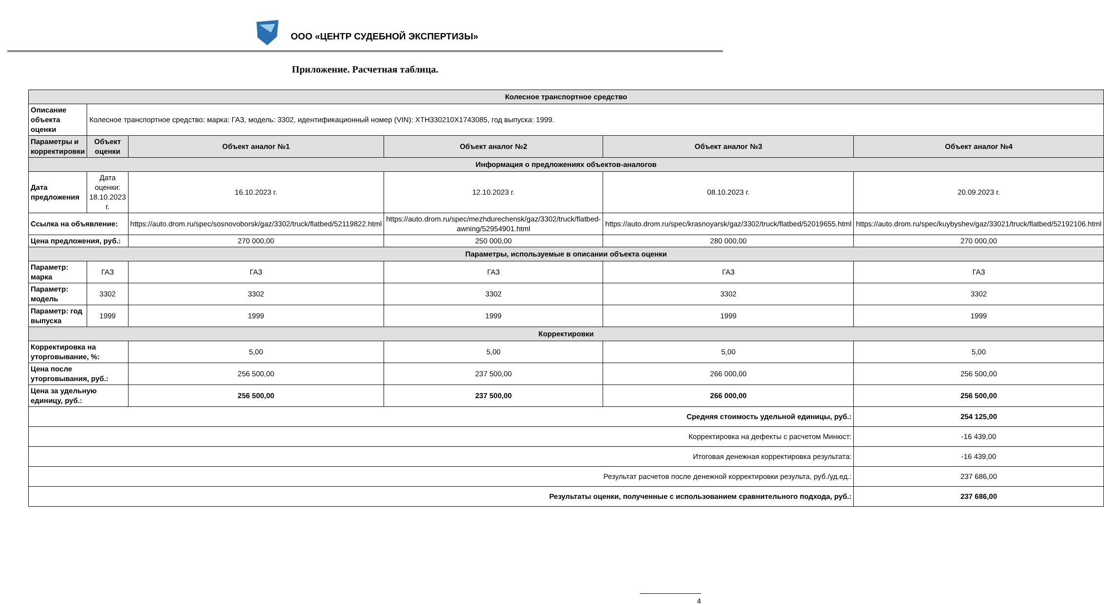ООО «ЦЕНТР СУДЕБНОЙ ЭКСПЕРТИЗЫ»
Приложение. Расчетная таблица.
| Колесное транспортное средство | | | | | |
| Описание объекта оценки | Колесное транспортное средство: марка: ГАЗ, модель: 3302, идентификационный номер (VIN): XTH330210X1743085, год выпуска: 1999. | | | | |
| Параметры и корректировки | Объект оценки | Объект аналог №1 | Объект аналог №2 | Объект аналог №3 | Объект аналог №4 |
| Информация о предложениях объектов-аналогов | | | | | |
| Дата предложения | Дата оценки: 18.10.2023 г. | 16.10.2023 г. | 12.10.2023 г. | 08.10.2023 г. | 20.09.2023 г. |
| Ссылка на объявление: | | https://auto.drom.ru/spec/sosnovoborsk/gaz/3302/truck/flatbed/52119822.html | https://auto.drom.ru/spec/mezhdurechensk/gaz/3302/truck/flatbed-awning/52954901.html | https://auto.drom.ru/spec/krasnoyarsk/gaz/3302/truck/flatbed/52019655.html | https://auto.drom.ru/spec/kuybyshev/gaz/33021/truck/flatbed/52192106.html |
| Цена предложения, руб.: | | 270 000,00 | 250 000,00 | 280 000,00 | 270 000,00 |
| Параметры, используемые в описании объекта оценки | | | | | |
| Параметр: марка | ГАЗ | ГАЗ | ГАЗ | ГАЗ | ГАЗ |
| Параметр: модель | 3302 | 3302 | 3302 | 3302 | 3302 |
| Параметр: год выпуска | 1999 | 1999 | 1999 | 1999 | 1999 |
| Корректировки | | | | | |
| Корректировка на уторговывание, %: | | 5,00 | 5,00 | 5,00 | 5,00 |
| Цена после уторговывания, руб.: | | 256 500,00 | 237 500,00 | 266 000,00 | 256 500,00 |
| Цена за удельную единицу, руб.: | | 256 500,00 | 237 500,00 | 266 000,00 | 256 500,00 |
| Средняя стоимость удельной единицы, руб.: | | | | | 254 125,00 |
| Корректировка на дефекты с расчетом Минюст: | | | | | -16 439,00 |
| Итоговая денежная корректировка результата: | | | | | -16 439,00 |
| Результат расчетов после денежной корректировки результа, руб./уд.ед.: | | | | | 237 686,00 |
| Результаты оценки, полученные с использованием сравнительного подхода, руб.: | | | | | 237 686,00 |
4